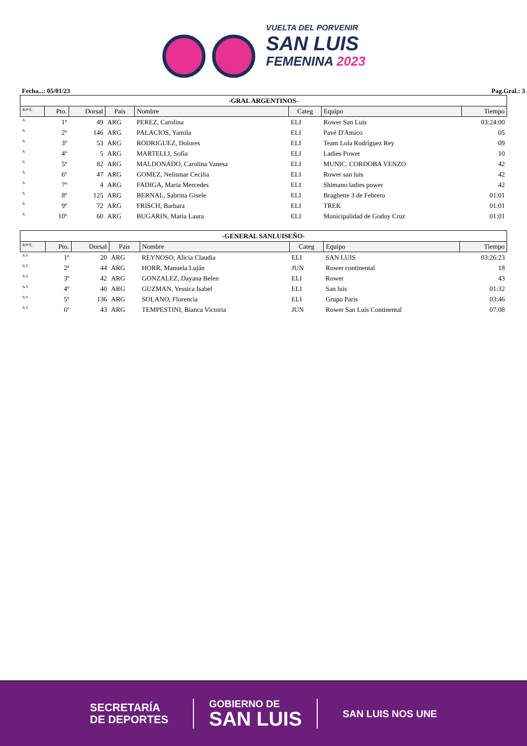VUELTA DEL PORVENIR
SAN LUIS
FEMENINA 2023
Fecha...: 05/01/23 Pag.Gral.: 3
| -GRAL ARGENTINOS- | | | | | | | |
| R/P/E. | Pto. | Dorsal | Pais | Nombre | Categ | Equipo | Tiempo |
| A | 1º | 49 | ARG | PEREZ, Carolina | ELI | Rower San Luis | 03:24:00 |
| A | 2º | 146 | ARG | PALACIOS, Yamila | ELI | Pavè D'Amico | 05 |
| A | 3º | 53 | ARG | RODRIGUEZ, Dolores | ELI | Team Lola Rodríguez Rey | 09 |
| A | 4º | 5 | ARG | MARTELLI, Sofìa | ELI | Ladies Power | 10 |
| A | 5º | 82 | ARG | MALDONADO, Carolina Vanesa | ELI | MUNIC. CORDOBA VENZO | 42 |
| A | 6º | 47 | ARG | GOMEZ, Nelismar Cecilia | ELI | Rower san luis | 42 |
| A | 7º | 4 | ARG | FADIGA, Maria Mercedes | ELI | Shimano ladies power | 42 |
| A | 8º | 125 | ARG | BERNAL, Sabrina Gisele | ELI | Braghette 3 de Febrero | 01:01 |
| A | 9º | 72 | ARG | FRISCH, Barbara | ELI | TREK | 01:01 |
| A | 10º | 60 | ARG | BUGARIN, Maria Laura | ELI | Municipalidad de Godoy Cruz | 01:01 |
| -GENERAL SANLUISEÑO- | | | | | | | |
| R/P/E. | Pto. | Dorsal | Pais | Nombre | Categ | Equipo | Tiempo |
| A S | 1º | 20 | ARG | REYNOSO, Alicia Claudia | ELI | SAN LUIS | 03:26:23 |
| A S | 2º | 44 | ARG | HORR, Manuela Luján | JUN | Rower continental | 18 |
| A S | 3º | 42 | ARG | GONZALEZ, Dayana Belen | ELI | Rower | 43 |
| A S | 4º | 40 | ARG | GUZMAN, Yessica Isabel | ELI | San luis | 01:32 |
| A S | 5º | 136 | ARG | SOLANO, Florencia | ELI | Grupo Paris | 03:46 |
| A S | 6º | 43 | ARG | TEMPESTINI, Bianca Victoria | JUN | Rower San Luis Continental | 07:08 |
SECRETARÍA
DE DEPORTES
GOBIERNO DE
SAN LUIS
SAN LUIS NOS UNE